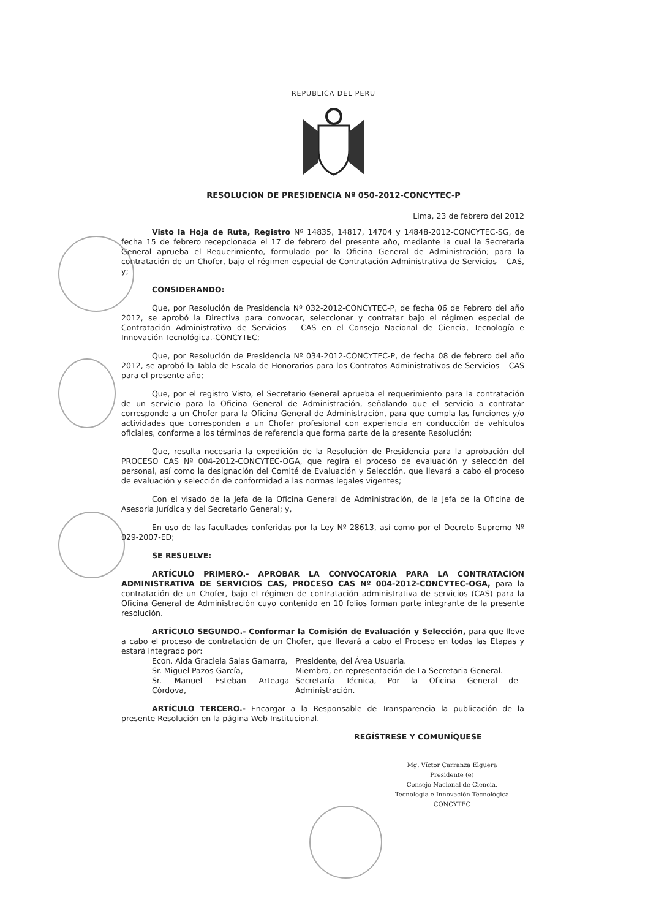REPUBLICA DEL PERU
RESOLUCIÓN DE PRESIDENCIA Nº 050-2012-CONCYTEC-P
Lima, 23 de febrero del 2012
Visto la Hoja de Ruta, Registro Nº 14835, 14817, 14704 y 14848-2012-CONCYTEC-SG, de fecha 15 de febrero recepcionada el 17 de febrero del presente año, mediante la cual la Secretaria General aprueba el Requerimiento, formulado por la Oficina General de Administración; para la contratación de un Chofer, bajo el régimen especial de Contratación Administrativa de Servicios – CAS, y;
CONSIDERANDO:
Que, por Resolución de Presidencia Nº 032-2012-CONCYTEC-P, de fecha 06 de Febrero del año 2012, se aprobó la Directiva para convocar, seleccionar y contratar bajo el régimen especial de Contratación Administrativa de Servicios – CAS en el Consejo Nacional de Ciencia, Tecnología e Innovación Tecnológica.-CONCYTEC;
Que, por Resolución de Presidencia Nº 034-2012-CONCYTEC-P, de fecha 08 de febrero del año 2012, se aprobó la Tabla de Escala de Honorarios para los Contratos Administrativos de Servicios – CAS para el presente año;
Que, por el registro Visto, el Secretario General aprueba el requerimiento para la contratación de un servicio para la Oficina General de Administración, señalando que el servicio a contratar corresponde a un Chofer para la Oficina General de Administración, para que cumpla las funciones y/o actividades que corresponden a un Chofer profesional con experiencia en conducción de vehículos oficiales, conforme a los términos de referencia que forma parte de la presente Resolución;
Que, resulta necesaria la expedición de la Resolución de Presidencia para la aprobación del PROCESO CAS Nº 004-2012-CONCYTEC-OGA, que regirá el proceso de evaluación y selección del personal, así como la designación del Comité de Evaluación y Selección, que llevará a cabo el proceso de evaluación y selección de conformidad a las normas legales vigentes;
Con el visado de la Jefa de la Oficina General de Administración, de la Jefa de la Oficina de Asesoria Jurídica y del Secretario General; y,
En uso de las facultades conferidas por la Ley Nº 28613, así como por el Decreto Supremo Nº 029-2007-ED;
SE RESUELVE:
ARTÍCULO PRIMERO.- APROBAR LA CONVOCATORIA PARA LA CONTRATACION ADMINISTRATIVA DE SERVICIOS CAS, PROCESO CAS Nº 004-2012-CONCYTEC-OGA, para la contratación de un Chofer, bajo el régimen de contratación administrativa de servicios (CAS) para la Oficina General de Administración cuyo contenido en 10 folios forman parte integrante de la presente resolución.
ARTÍCULO SEGUNDO.- Conformar la Comisión de Evaluación y Selección, para que lleve a cabo el proceso de contratación de un Chofer, que llevará a cabo el Proceso en todas las Etapas y estará integrado por:
| Econ. Aida Graciela Salas Gamarra, | Presidente, del Área Usuaria. |
| Sr. Miguel Pazos García, | Miembro, en representación de La Secretaria General. |
| Sr. Manuel Esteban Arteaga Córdova, | Secretaría Técnica, Por la Oficina General de Administración. |
ARTÍCULO TERCERO.- Encargar a la Responsable de Transparencia la publicación de la presente Resolución en la página Web Institucional.
REGÍSTRESE Y COMUNÍQUESE
Mg. Víctor Carranza Elguera
Presidente (e)
Consejo Nacional de Ciencia, Tecnología e Innovación Tecnológica
CONCYTEC